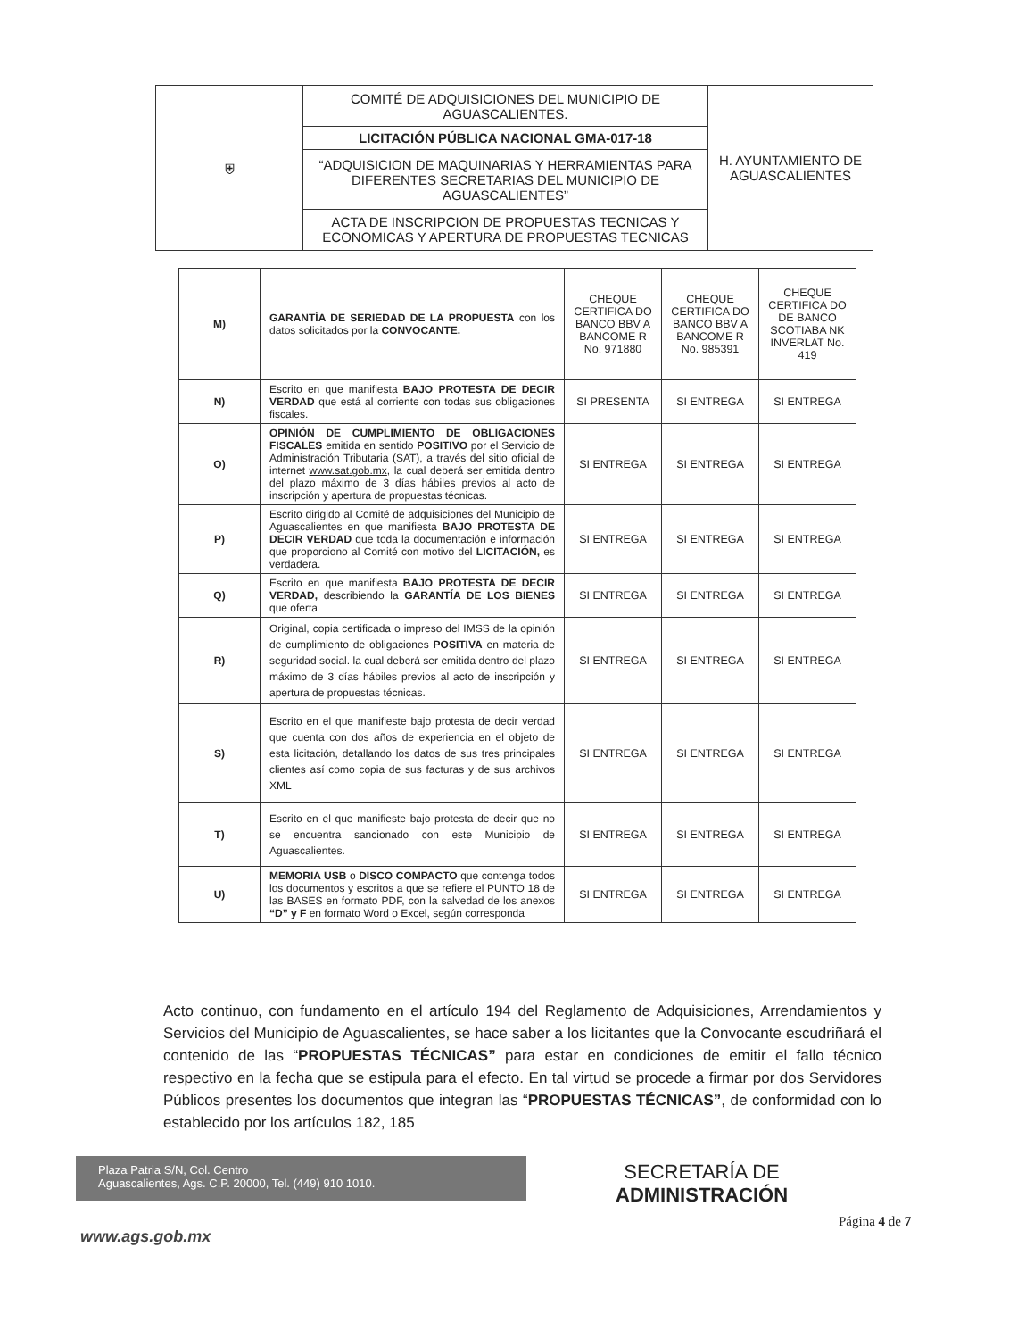| ⛨ | COMITÉ DE ADQUISICIONES DEL MUNICIPIO DE AGUASCALIENTES. | H. AYUNTAMIENTO DE AGUASCALIENTES |
| | LICITACIÓN PÚBLICA NACIONAL GMA-017-18 | |
| | “ADQUISICION DE MAQUINARIAS Y HERRAMIENTAS PARA DIFERENTES SECRETARIAS DEL MUNICIPIO DE AGUASCALIENTES” | |
| | ACTA DE INSCRIPCION DE PROPUESTAS TECNICAS Y ECONOMICAS Y APERTURA DE PROPUESTAS TECNICAS | |
| M) | GARANTÍA DE SERIEDAD DE LA PROPUESTA con los datos solicitados por la CONVOCANTE. | CHEQUE CERTIFICA DO BANCO BBV A BANCOME R No. 971880 | CHEQUE CERTIFICA DO BANCO BBV A BANCOME R No. 985391 | CHEQUE CERTIFICA DO DE BANCO SCOTIABA NK INVERLAT No. 419 |
| N) | Escrito en que manifiesta BAJO PROTESTA DE DECIR VERDAD que está al corriente con todas sus obligaciones fiscales. | SI PRESENTA | SI ENTREGA | SI ENTREGA |
| O) | OPINIÓN DE CUMPLIMIENTO DE OBLIGACIONES FISCALES emitida en sentido POSITIVO por el Servicio de Administración Tributaria (SAT), a través del sitio oficial de internet www.sat.gob.mx , la cual deberá ser emitida dentro del plazo máximo de 3 días hábiles previos al acto de inscripción y apertura de propuestas técnicas. | SI ENTREGA | SI ENTREGA | SI ENTREGA |
| P) | Escrito dirigido al Comité de adquisiciones del Municipio de Aguascalientes en que manifiesta BAJO PROTESTA DE DECIR VERDAD que toda la documentación e información que proporciono al Comité con motivo del LICITACIÓN, es verdadera. | SI ENTREGA | SI ENTREGA | SI ENTREGA |
| Q) | Escrito en que manifiesta BAJO PROTESTA DE DECIR VERDAD, describiendo la GARANTÍA DE LOS BIENES que oferta | SI ENTREGA | SI ENTREGA | SI ENTREGA |
| R) | Original, copia certificada o impreso del IMSS de la opinión de cumplimiento de obligaciones POSITIVA en materia de seguridad social. la cual deberá ser emitida dentro del plazo máximo de 3 días hábiles previos al acto de inscripción y apertura de propuestas técnicas. | SI ENTREGA | SI ENTREGA | SI ENTREGA |
| S) | Escrito en el que manifieste bajo protesta de decir verdad que cuenta con dos años de experiencia en el objeto de esta licitación, detallando los datos de sus tres principales clientes así como copia de sus facturas y de sus archivos XML | SI ENTREGA | SI ENTREGA | SI ENTREGA |
| T) | Escrito en el que manifieste bajo protesta de decir que no se encuentra sancionado con este Municipio de Aguascalientes. | SI ENTREGA | SI ENTREGA | SI ENTREGA |
| U) | MEMORIA USB o DISCO COMPACTO que contenga todos los documentos y escritos a que se refiere el PUNTO 18 de las BASES en formato PDF, con la salvedad de los anexos “D” y F en formato Word o Excel, según corresponda | SI ENTREGA | SI ENTREGA | SI ENTREGA |
Acto continuo, con fundamento en el artículo 194 del Reglamento de Adquisiciones, Arrendamientos y Servicios del Municipio de Aguascalientes, se hace saber a los licitantes que la Convocante escudriñará el contenido de las “PROPUESTAS TÉCNICAS” para estar en condiciones de emitir el fallo técnico respectivo en la fecha que se estipula para el efecto. En tal virtud se procede a firmar por dos Servidores Públicos presentes los documentos que integran las “PROPUESTAS TÉCNICAS”, de conformidad con lo establecido por los artículos 182, 185
Plaza Patria S/N, Col. Centro
Aguascalientes, Ags. C.P. 20000, Tel. (449) 910 1010.
SECRETARÍA DE
ADMINISTRACIÓN
Página 4 de 7
www.ags.gob.mx